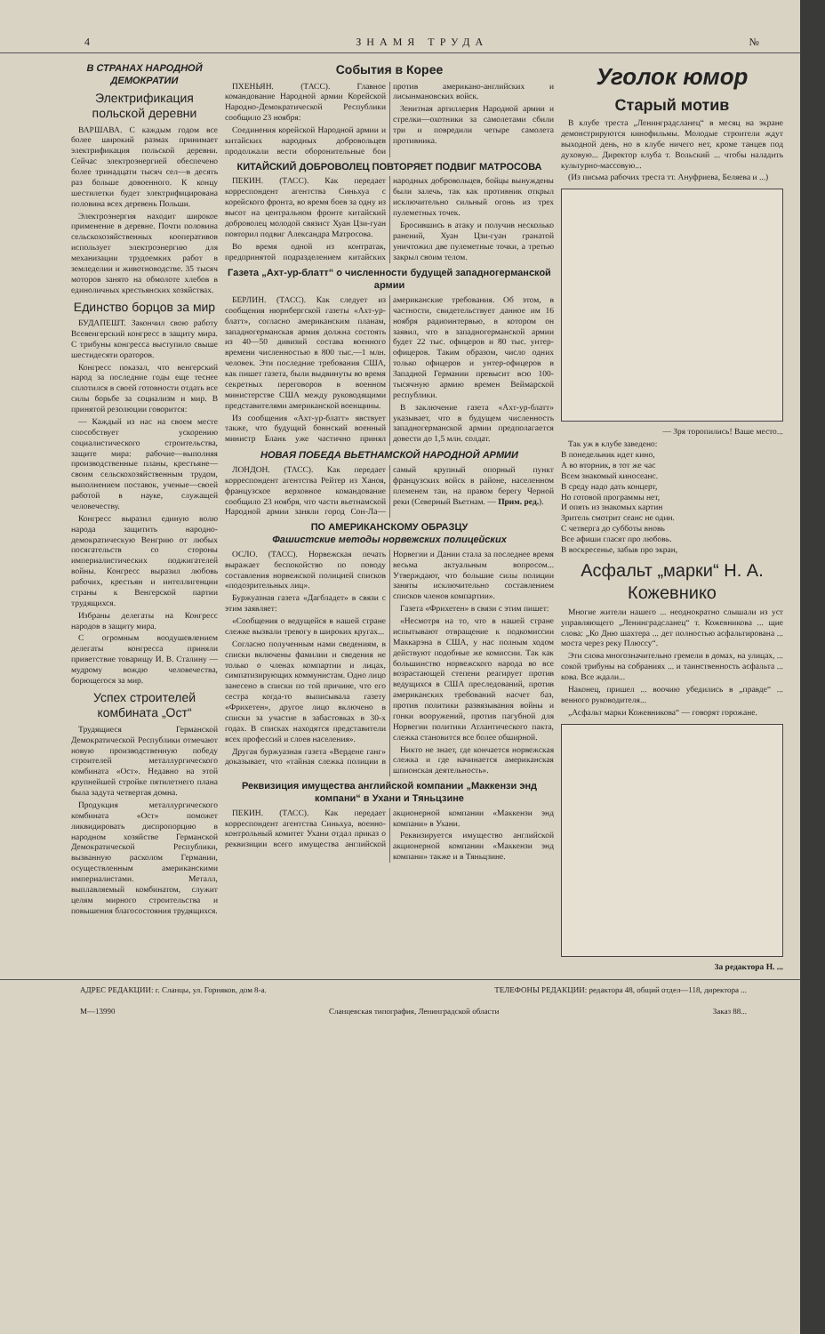4 ЗНАМЯ ТРУДА №
В СТРАНАХ НАРОДНОЙ ДЕМОКРАТИИ
Электрификация польской деревни
ВАРШАВА. С каждым годом все более широкий размах принимает электрификация польской деревни. Сейчас электроэнергией обеспечено более тринадцати тысяч сел—в десять раз больше довоенного. К концу шестилетки будет электрифицирована половина всех деревень Польши.
Электроэнергия находит широкое применение в деревне. Почти половина сельскохозяйственных кооперативов использует электроэнергию для механизации трудоемких работ в земледелии и животноводстве. 35 тысяч моторов занято на обмолоте хлебов в единоличных крестьянских хозяйствах.
Единство борцов за мир
БУДАПЕШТ. Закончил свою работу Всевенгерский конгресс в защиту мира. С трибуны конгресса выступило свыше шестидесяти ораторов.
Конгресс показал, что венгерский народ за последние годы еще теснее сплотился в своей готовности отдать все силы борьбе за социализм и мир. В принятой резолюции говорится:
— Каждый из нас на своем месте способствует ускорению социалистического строительства, защите мира: рабочие—выполняя производственные планы, крестьяне—своим сельскохозяйственным трудом, выполнением поставок, ученые—своей работой в науке, служащей человечеству.
Конгресс выразил единую волю народа защитить народно-демократическую Венгрию от любых посягательств со стороны империалистических поджигателей войны. Конгресс выразил любовь рабочих, крестьян и интеллигенции страны к Венгерской партии трудящихся.
Избраны делегаты на Конгресс народов в защиту мира.
С огромным воодушевлением делегаты конгресса приняли приветствие товарищу И. В. Сталину — мудрому вождю человечества, борющегося за мир.
Успех строителей комбината „Ост“
Трудящиеся Германской Демократической Республики отмечают новую производственную победу строителей металлургического комбината «Ост». Недавно на этой крупнейшей стройке пятилетнего плана была задута четвертая домна.
Продукция металлургического комбината «Ост» поможет ликвидировать диспропорцию в народном хозяйстве Германской Демократической Республики, вызванную расколом Германии, осуществленным американскими империалистами. Металл, выплавляемый комбинатом, служит целям мирного строительства и повышения благосостояния трудящихся.
События в Корее
ПХЕНЬЯН. (ТАСС). Главное командование Народной армии Корейской Народно-Демократической Республики сообщило 23 ноября:
Соединения корейской Народной армии и китайских народных добровольцев продолжали вести оборонительные бои против американо-английских и лисынмановских войск.
Зенитная артиллерия Народной армии и стрелки—охотники за самолетами сбили три и повредили четыре самолета противника.
КИТАЙСКИЙ ДОБРОВОЛЕЦ ПОВТОРЯЕТ ПОДВИГ МАТРОСОВА
ПЕКИН. (ТАСС). Как передает корреспондент агентства Синьхуа с корейского фронта, во время боев за одну из высот на центральном фронте китайский доброволец молодой связист Хуан Цзи-гуан повторил подвиг Александра Матросова.
Во время одной из контратак, предпринятой подразделением китайских народных добровольцев, бойцы вынуждены были залечь, так как противник открыл исключительно сильный огонь из трех пулеметных точек.
Бросившись в атаку и получив несколько ранений, Хуан Цзи-гуан гранатой уничтожил две пулеметные точки, а третью закрыл своим телом.
Газета „Ахт-ур-блатт“ о численности будущей западногерманской армии
БЕРЛИН. (ТАСС). Как следует из сообщения нюрнбергской газеты «Ахт-ур-блатт», согласно американским планам, западногерманская армия должна состоять из 40—50 дивизий состава военного времени численностью в 800 тыс.—1 млн. человек. Эти последние требования США, как пишет газета, были выдвинуты во время секретных переговоров в военном министерстве США между руководящими представителями американской военщины.
Из сообщения «Ахт-ур-блатт» явствует также, что будущий боннский военный министр Бланк уже частично принял американские требования. Об этом, в частности, свидетельствует данное им 16 ноября радиоинтервью, в котором он заявил, что в западногерманской армии будет 22 тыс. офицеров и 80 тыс. унтер-офицеров. Таким образом, число одних только офицеров и унтер-офицеров в Западной Германии превысит всю 100-тысячную армию времен Веймарской республики.
В заключение газета «Ахт-ур-блатт» указывает, что в будущем численность западногерманской армии предполагается довести до 1,5 млн. солдат.
НОВАЯ ПОБЕДА ВЬЕТНАМСКОЙ НАРОДНОЙ АРМИИ
ЛОНДОН. (ТАСС). Как передает корреспондент агентства Рейтер из Ханоя, французское верховное командование сообщило 23 ноября, что части вьетнамской Народной армии заняли город Сон-Ла—самый крупный опорный пункт французских войск в районе, населенном племенем таи, на правом берегу Черной реки (Северный Вьетнам. — Прим. ред.).
ПО АМЕРИКАНСКОМУ ОБРАЗЦУ
Фашистские методы норвежских полицейских
ОСЛО. (ТАСС). Норвежская печать выражает беспокойство по поводу составления норвежской полицией списков «подозрительных лиц».
Буржуазная газета «Дагбладет» в связи с этим заявляет:
«Сообщения о ведущейся в нашей стране слежке вызвали тревогу в широких кругах...
Согласно полученным нами сведениям, в списки включены фамилии и сведения не только о членах компартии и лицах, симпатизирующих коммунистам. Одно лицо занесено в списки по той причине, что его сестра когда-то выписывала газету «Фрихетен», другое лицо включено в списки за участие в забастовках в 30-х годах. В списках находятся представители всех профессий и слоев населения».
Другая буржуазная газета «Вердене ганг» доказывает, что «тайная слежка полиции в Норвегии и Дании стала за последнее время весьма актуальным вопросом... Утверждают, что большие силы полиции заняты исключительно составлением списков членов компартии».
Газета «Фрихетен» в связи с этим пишет:
«Несмотря на то, что в нашей стране испытывают отвращение к подкомиссии Маккарэна в США, у нас полным ходом действуют подобные же комиссии. Так как большинство норвежского народа во все возрастающей степени реагирует против ведущихся в США преследований, против американских требований насчет баз, против политики развязывания войны и гонки вооружений, против пагубной для Норвегии политики Атлантического пакта, слежка становится все более обширной.
Никто не знает, где кончается норвежская слежка и где начинается американская шпионская деятельность».
Реквизиция имущества английской компании „Маккензи энд компани“ в Ухани и Тяньцзине
ПЕКИН. (ТАСС). Как передает корреспондент агентства Синьхуа, военно-контрольный комитет Ухани отдал приказ о реквизиции всего имущества английской акционерной компании «Маккензи энд компани» в Ухани.
Реквизируется имущество английской акционерной компании «Маккензи энд компани» также и в Тяньцзине.
Уголок юмор
Старый мотив
В клубе треста „Ленинградсланец“ в месяц на экране демонстрируются кинофильмы. Молодые строители ждут выходной день, но в клубе ничего нет, кроме танцев под духовую... Директор клуба т. Вольский ... чтобы наладить культурно-массовую...
(Из письма рабочих треста тт. Ануфриева, Беляева и ...)
— Зря торопились! Ваше место...
Так уж в клубе заведено:
В понедельник идет кино,
А во вторник, в тот же час
Всем знакомый киносеанс.
В среду надо дать концерт,
Но готовой программы нет,
И опять из знакомых картин
Зритель смотрит сеанс не один.
С четверга до субботы вновь
Все афиши гласят про любовь.
В воскресенье, забыв про экран,
Асфальт „марки“ Н. А. Кожевнико
Многие жители нашего ... неоднократно слышали из уст управляющего „Ленинградсланец“ т. Кожевникова ... щие слова: „Ко Дню шахтера ... дет полностью асфальтирована ... моста через реку Плюссу“.
Эти слова многозначительно гремели в домах, на улицах, ... сокой трибуны на собраниях ... и таинственность асфальта ... кова. Все ждали...
Наконец, пришел ... воочию убедились в „правде“ ... венного руководителя...
„Асфальт марки Кожевникова“ — говорят горожане.
За редактора Н. ...
АДРЕС РЕДАКЦИИ: г. Сланцы, ул. Горняков, дом 8-а. ТЕЛЕФОНЫ РЕДАКЦИИ: редактора 48, общий отдел—118, директора ...
М—13990 Сланцевская типография, Ленинградской области Заказ 88...